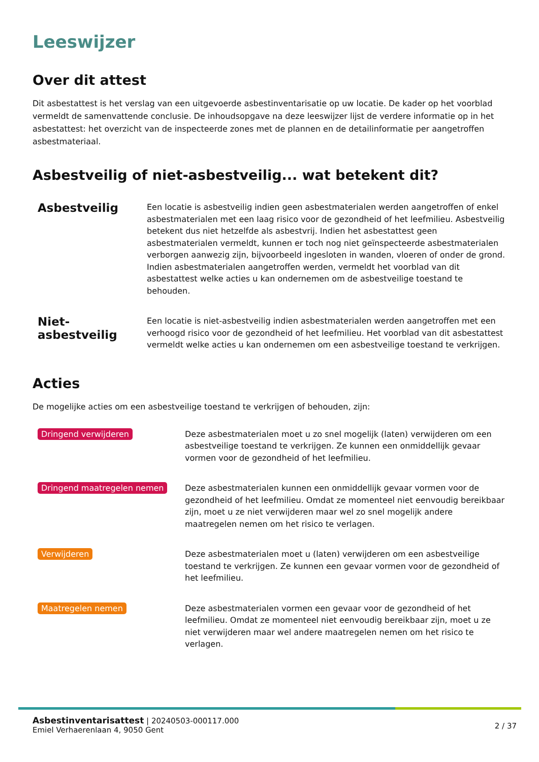Leeswijzer
Over dit attest
Dit asbestattest is het verslag van een uitgevoerde asbestinventarisatie op uw locatie. De kader op het voorblad vermeldt de samenvattende conclusie. De inhoudsopgave na deze leeswijzer lijst de verdere informatie op in het asbestattest: het overzicht van de inspecteerde zones met de plannen en de detailinformatie per aangetroffen asbestmateriaal.
Asbestveilig of niet-asbestveilig... wat betekent dit?
Asbestveilig
Een locatie is asbestveilig indien geen asbestmaterialen werden aangetroffen of enkel asbestmaterialen met een laag risico voor de gezondheid of het leefmilieu. Asbestveilig betekent dus niet hetzelfde als asbestvrij. Indien het asbestattest geen asbestmaterialen vermeldt, kunnen er toch nog niet geïnspecteerde asbestmaterialen verborgen aanwezig zijn, bijvoorbeeld ingesloten in wanden, vloeren of onder de grond. Indien asbestmaterialen aangetroffen werden, vermeldt het voorblad van dit asbestattest welke acties u kan ondernemen om de asbestveilige toestand te behouden.
Niet-asbestveilig
Een locatie is niet-asbestveilig indien asbestmaterialen werden aangetroffen met een verhoogd risico voor de gezondheid of het leefmilieu. Het voorblad van dit asbestattest vermeldt welke acties u kan ondernemen om een asbestveilige toestand te verkrijgen.
Acties
De mogelijke acties om een asbestveilige toestand te verkrijgen of behouden, zijn:
Dringend verwijderen
Deze asbestmaterialen moet u zo snel mogelijk (laten) verwijderen om een asbestveilige toestand te verkrijgen. Ze kunnen een onmiddellijk gevaar vormen voor de gezondheid of het leefmilieu.
Dringend maatregelen nemen
Deze asbestmaterialen kunnen een onmiddellijk gevaar vormen voor de gezondheid of het leefmilieu. Omdat ze momenteel niet eenvoudig bereikbaar zijn, moet u ze niet verwijderen maar wel zo snel mogelijk andere maatregelen nemen om het risico te verlagen.
Verwijderen
Deze asbestmaterialen moet u (laten) verwijderen om een asbestveilige toestand te verkrijgen. Ze kunnen een gevaar vormen voor de gezondheid of het leefmilieu.
Maatregelen nemen
Deze asbestmaterialen vormen een gevaar voor de gezondheid of het leefmilieu. Omdat ze momenteel niet eenvoudig bereikbaar zijn, moet u ze niet verwijderen maar wel andere maatregelen nemen om het risico te verlagen.
Asbestinventarisattest | 20240503-000117.000
Emiel Verhaerenlaan 4, 9050 Gent
2 / 37